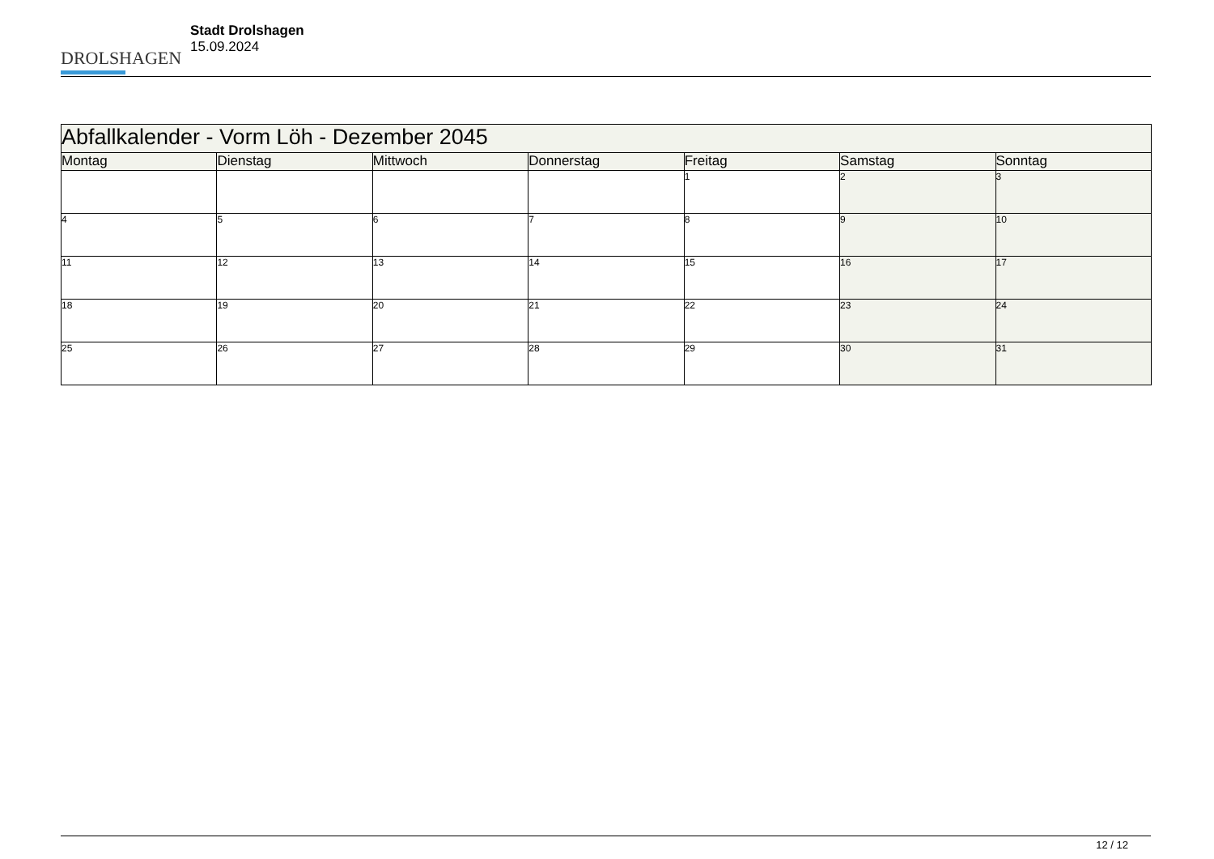DROLSHAGEN
Stadt Drolshagen
15.09.2024
| Abfallkalender - Vorm Löh - Dezember 2045 | | | | | | |
| --- | --- | --- | --- | --- | --- | --- |
| Montag | Dienstag | Mittwoch | Donnerstag | Freitag | Samstag | Sonntag |
| | | | | 1 | 2 | 3 |
| 4 | 5 | 6 | 7 | 8 | 9 | 10 |
| 11 | 12 | 13 | 14 | 15 | 16 | 17 |
| 18 | 19 | 20 | 21 | 22 | 23 | 24 |
| 25 | 26 | 27 | 28 | 29 | 30 | 31 |
12 / 12